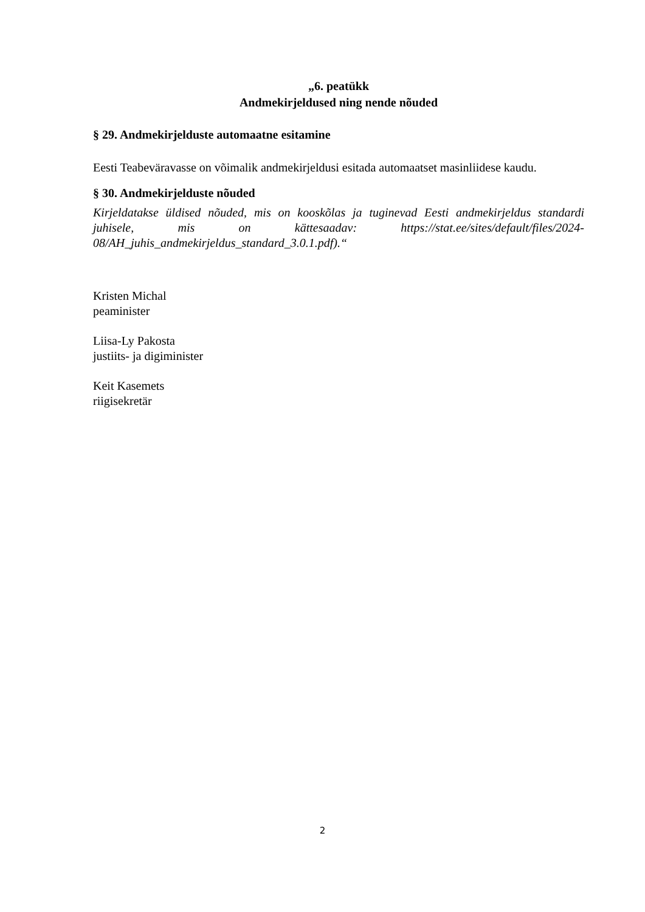„6. peatükk
Andmekirjeldused ning nende nõuded
§ 29. Andmekirjelduste automaatne esitamine
Eesti Teabeväravasse on võimalik andmekirjeldusi esitada automaatset masinliidese kaudu.
§ 30. Andmekirjelduste nõuded
Kirjeldatakse üldised nõuded, mis on kooskõlas ja tuginevad Eesti andmekirjeldus standardi juhisele, mis on kättesaadav: https://stat.ee/sites/default/files/2024-08/AH_juhis_andmekirjeldus_standard_3.0.1.pdf).“
Kristen Michal
peaminister
Liisa-Ly Pakosta
justiits- ja digiminister
Keit Kasemets
riigisekretär
2